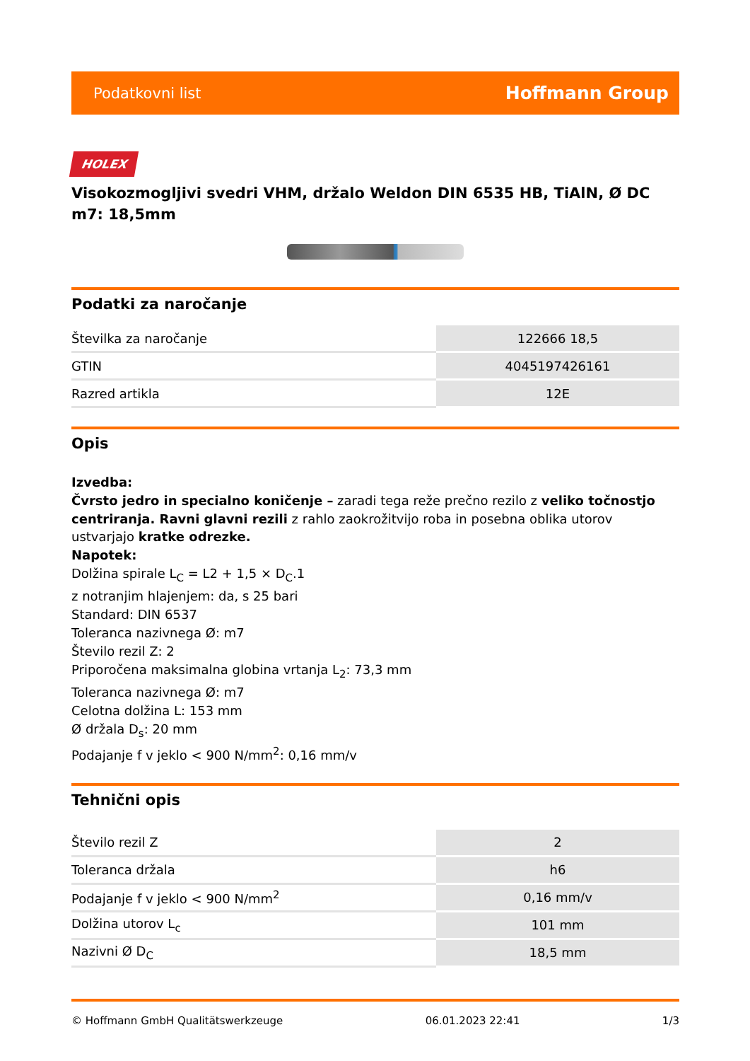Podatkovni list Hoffmann Group
HOLEX
Visokozmogljivi svedri VHM, držalo Weldon DIN 6535 HB, TiAlN, Ø DC m7: 18,5mm
Podatki za naročanje
| Številka za naročanje | 122666 18,5 |
| GTIN | 4045197426161 |
| Razred artikla | 12E |
Opis
Izvedba:
Čvrsto jedro in specialno koničenje – zaradi tega reže prečno rezilo z veliko točnostjo centriranja. Ravni glavni rezili z rahlo zaokrožitvijo roba in posebna oblika utorov ustvarjajo kratke odrezke.
Napotek:
Dolžina spirale L<sub>C</sub> = L2 + 1,5 × D<sub>C</sub>.1
z notranjim hlajenjem: da, s 25 bari
Standard: DIN 6537
Toleranca nazivnega Ø: m7
Število rezil Z: 2
Priporočena maksimalna globina vrtanja L<sub>2</sub>: 73,3 mm
Toleranca nazivnega Ø: m7
Celotna dolžina L: 153 mm
Ø držala D<sub>s</sub>: 20 mm
Podajanje f v jeklo < 900 N/mm<sup>2</sup>: 0,16 mm/v
Tehnični opis
| Število rezil Z | 2 |
| Toleranca držala | h6 |
| Podajanje f v jeklo < 900 N/mm<sup>2</sup> | 0,16 mm/v |
| Dolžina utorov L<sub>c</sub> | 101 mm |
| Nazivni Ø D<sub>C</sub> | 18,5 mm |
© Hoffmann GmbH Qualitätswerkzeuge 06.01.2023 22:41 1/3